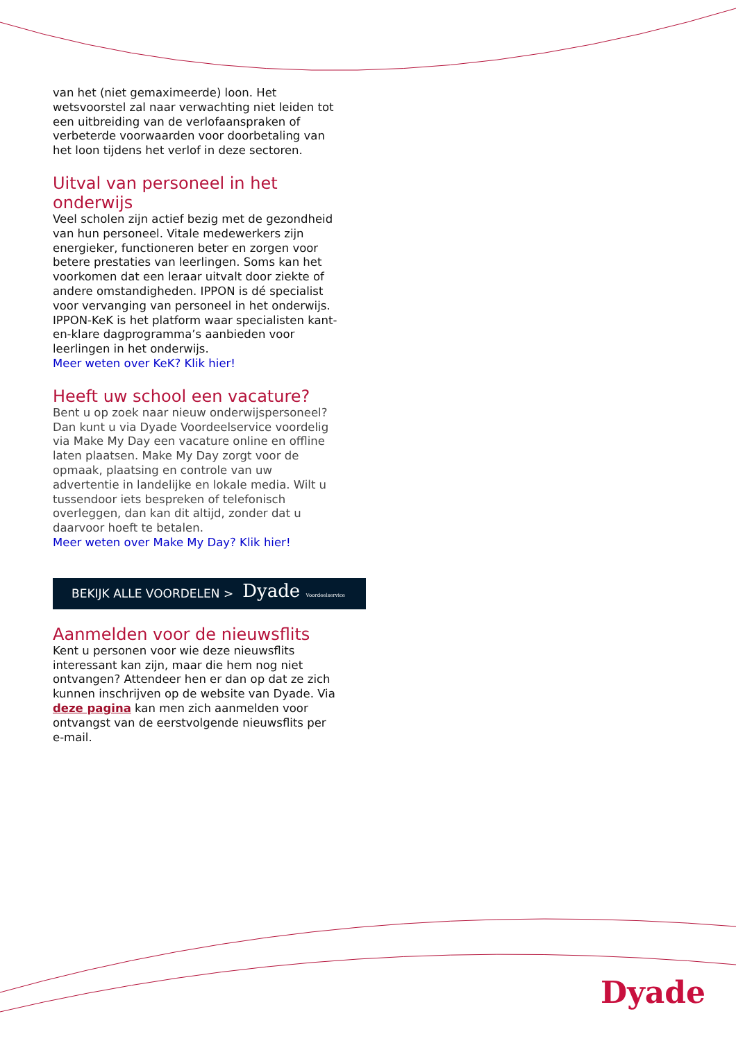van het (niet gemaximeerde) loon. Het wetsvoorstel zal naar verwachting niet leiden tot een uitbreiding van de verlofaanspraken of verbeterde voorwaarden voor doorbetaling van het loon tijdens het verlof in deze sectoren.
Uitval van personeel in het onderwijs
Veel scholen zijn actief bezig met de gezondheid van hun personeel. Vitale medewerkers zijn energieker, functioneren beter en zorgen voor betere prestaties van leerlingen. Soms kan het voorkomen dat een leraar uitvalt door ziekte of andere omstandigheden. IPPON is dé specialist voor vervanging van personeel in het onderwijs. IPPON-KeK is het platform waar specialisten kant-en-klare dagprogramma’s aanbieden voor leerlingen in het onderwijs.
Meer weten over KeK? Klik hier!
Heeft uw school een vacature?
Bent u op zoek naar nieuw onderwijspersoneel? Dan kunt u via Dyade Voordeelservice voordelig via Make My Day een vacature online en offline laten plaatsen. Make My Day zorgt voor de opmaak, plaatsing en controle van uw advertentie in landelijke en lokale media. Wilt u tussendoor iets bespreken of telefonisch overleggen, dan kan dit altijd, zonder dat u daarvoor hoeft te betalen.
Meer weten over Make My Day? Klik hier!
BEKIJK ALLE VOORDELEN > Dyade Voordeelservice
Aanmelden voor de nieuwsflits
Kent u personen voor wie deze nieuwsflits interessant kan zijn, maar die hem nog niet ontvangen? Attendeer hen er dan op dat ze zich kunnen inschrijven op de website van Dyade. Via deze pagina kan men zich aanmelden voor ontvangst van de eerstvolgende nieuwsflits per e-mail.
Dyade